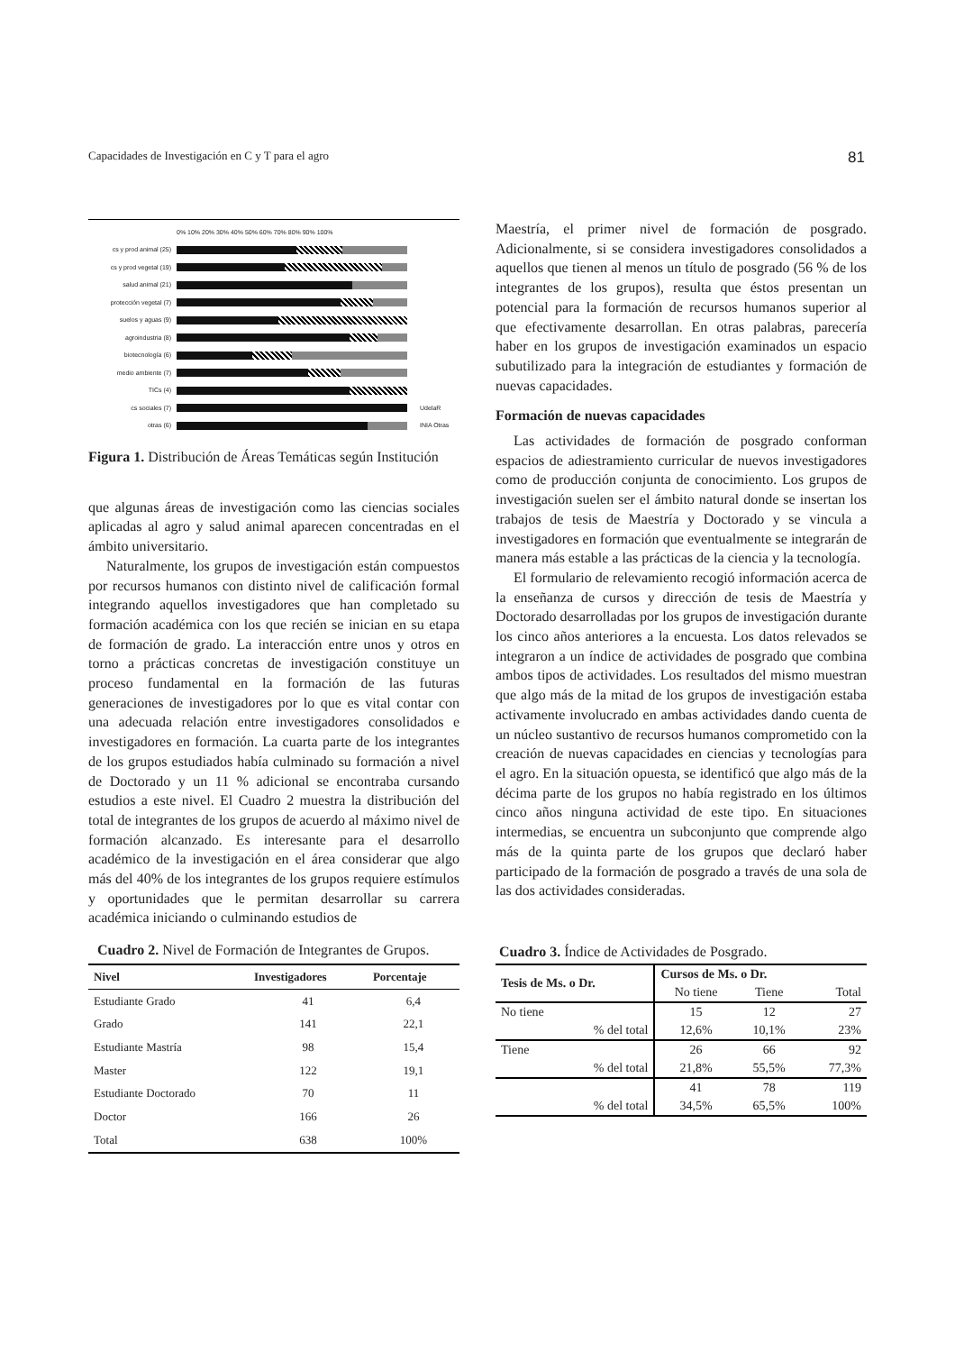Capacidades de Investigación en C y T para el agro 81
0% 10% 20% 30% 40% 50% 60% 70% 80% 90% 100%
cs y prod animal (25)
cs y prod vegetal (19)
salud animal (21)
protección vegetal (7)
suelos y aguas (9)
agroindustria (8)
biotecnología (6)
medio ambiente (7)
TICs (4)
cs sociales (7) UdelaR
otras (6) INIA Otras
Figura 1. Distribución de Áreas Temáticas según Institución
que algunas áreas de investigación como las ciencias sociales aplicadas al agro y salud animal aparecen concentradas en el ámbito universitario.
Naturalmente, los grupos de investigación están compuestos por recursos humanos con distinto nivel de calificación formal integrando aquellos investigadores que han completado su formación académica con los que recién se inician en su etapa de formación de grado. La interacción entre unos y otros en torno a prácticas concretas de investigación constituye un proceso fundamental en la formación de las futuras generaciones de investigadores por lo que es vital contar con una adecuada relación entre investigadores consolidados e investigadores en formación. La cuarta parte de los integrantes de los grupos estudiados había culminado su formación a nivel de Doctorado y un 11 % adicional se encontraba cursando estudios a este nivel. El Cuadro 2 muestra la distribución del total de integrantes de los grupos de acuerdo al máximo nivel de formación alcanzado. Es interesante para el desarrollo académico de la investigación en el área considerar que algo más del 40% de los integrantes de los grupos requiere estímulos y oportunidades que le permitan desarrollar su carrera académica iniciando o culminando estudios de
Cuadro 2. Nivel de Formación de Integrantes de Grupos.
| Nivel | Investigadores | Porcentaje |
| --- | --- | --- |
| Estudiante Grado | 41 | 6,4 |
| Grado | 141 | 22,1 |
| Estudiante Mastría | 98 | 15,4 |
| Master | 122 | 19,1 |
| Estudiante Doctorado | 70 | 11 |
| Doctor | 166 | 26 |
| Total | 638 | 100% |
Maestría, el primer nivel de formación de posgrado. Adicionalmente, si se considera investigadores consolidados a aquellos que tienen al menos un título de posgrado (56 % de los integrantes de los grupos), resulta que éstos presentan un potencial para la formación de recursos humanos superior al que efectivamente desarrollan. En otras palabras, parecería haber en los grupos de investigación examinados un espacio subutilizado para la integración de estudiantes y formación de nuevas capacidades.
Formación de nuevas capacidades
Las actividades de formación de posgrado conforman espacios de adiestramiento curricular de nuevos investigadores como de producción conjunta de conocimiento. Los grupos de investigación suelen ser el ámbito natural donde se insertan los trabajos de tesis de Maestría y Doctorado y se vincula a investigadores en formación que eventualmente se integrarán de manera más estable a las prácticas de la ciencia y la tecnología.
El formulario de relevamiento recogió información acerca de la enseñanza de cursos y dirección de tesis de Maestría y Doctorado desarrolladas por los grupos de investigación durante los cinco años anteriores a la encuesta. Los datos relevados se integraron a un índice de actividades de posgrado que combina ambos tipos de actividades. Los resultados del mismo muestran que algo más de la mitad de los grupos de investigación estaba activamente involucrado en ambas actividades dando cuenta de un núcleo sustantivo de recursos humanos comprometido con la creación de nuevas capacidades en ciencias y tecnologías para el agro. En la situación opuesta, se identificó que algo más de la décima parte de los grupos no había registrado en los últimos cinco años ninguna actividad de este tipo. En situaciones intermedias, se encuentra un subconjunto que comprende algo más de la quinta parte de los grupos que declaró haber participado de la formación de posgrado a través de una sola de las dos actividades consideradas.
Cuadro 3. Índice de Actividades de Posgrado.
| Tesis de Ms. o Dr. | Cursos de Ms. o Dr. | | |
| --- | --- | --- | --- |
| | No tiene | Tiene | Total |
| No tiene | 15 | 12 | 27 |
| % del total | 12,6% | 10,1% | 23% |
| Tiene | 26 | 66 | 92 |
| % del total | 21,8% | 55,5% | 77,3% |
| | 41 | 78 | 119 |
| % del total | 34,5% | 65,5% | 100% |